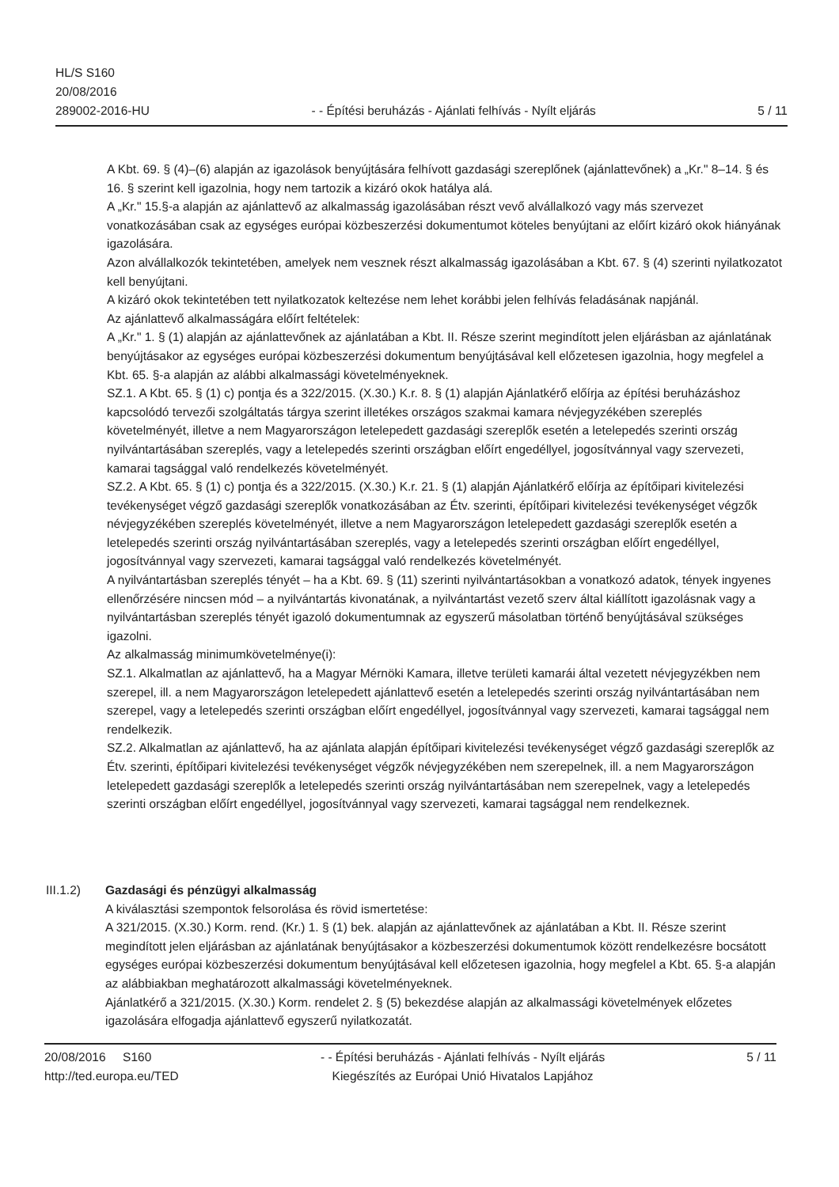HL/S S160
20/08/2016
289002-2016-HU
- - Építési beruházás - Ajánlati felhívás - Nyílt eljárás
5 / 11
A Kbt. 69. § (4)–(6) alapján az igazolások benyújtására felhívott gazdasági szereplőnek (ajánlattevőnek) a „Kr." 8–14. § és 16. § szerint kell igazolnia, hogy nem tartozik a kizáró okok hatálya alá.
A „Kr." 15.§-a alapján az ajánlattevő az alkalmasság igazolásában részt vevő alvállalkozó vagy más szervezet vonatkozásában csak az egységes európai közbeszerzési dokumentumot köteles benyújtani az előírt kizáró okok hiányának igazolására.
Azon alvállalkozók tekintetében, amelyek nem vesznek részt alkalmasság igazolásában a Kbt. 67. § (4) szerinti nyilatkozatot kell benyújtani.
A kizáró okok tekintetében tett nyilatkozatok keltezése nem lehet korábbi jelen felhívás feladásának napjánál.
Az ajánlattevő alkalmasságára előírt feltételek:
A „Kr." 1. § (1) alapján az ajánlattevőnek az ajánlatában a Kbt. II. Része szerint megindított jelen eljárásban az ajánlatának benyújtásakor az egységes európai közbeszerzési dokumentum benyújtásával kell előzetesen igazolnia, hogy megfelel a Kbt. 65. §-a alapján az alábbi alkalmassági követelményeknek.
SZ.1. A Kbt. 65. § (1) c) pontja és a 322/2015. (X.30.) K.r. 8. § (1) alapján Ajánlatkérő előírja az építési beruházáshoz kapcsolódó tervezői szolgáltatás tárgya szerint illetékes országos szakmai kamara névjegyzékében szereplés követelményét, illetve a nem Magyarországon letelepedett gazdasági szereplők esetén a letelepedés szerinti ország nyilvántartásában szereplés, vagy a letelepedés szerinti országban előírt engedéllyel, jogosítvánnyal vagy szervezeti, kamarai tagsággal való rendelkezés követelményét.
SZ.2. A Kbt. 65. § (1) c) pontja és a 322/2015. (X.30.) K.r. 21. § (1) alapján Ajánlatkérő előírja az építőipari kivitelezési tevékenységet végző gazdasági szereplők vonatkozásában az Étv. szerinti, építőipari kivitelezési tevékenységet végzők névjegyzékében szereplés követelményét, illetve a nem Magyarországon letelepedett gazdasági szereplők esetén a letelepedés szerinti ország nyilvántartásában szereplés, vagy a letelepedés szerinti országban előírt engedéllyel, jogosítvánnyal vagy szervezeti, kamarai tagsággal való rendelkezés követelményét.
A nyilvántartásban szereplés tényét – ha a Kbt. 69. § (11) szerinti nyilvántartásokban a vonatkozó adatok, tények ingyenes ellenőrzésére nincsen mód – a nyilvántartás kivonatának, a nyilvántartást vezető szerv által kiállított igazolásnak vagy a nyilvántartásban szereplés tényét igazoló dokumentumnak az egyszerű másolatban történő benyújtásával szükséges igazolni.
Az alkalmasság minimumkövetelménye(i):
SZ.1. Alkalmatlan az ajánlattevő, ha a Magyar Mérnöki Kamara, illetve területi kamarái által vezetett névjegyzékben nem szerepel, ill. a nem Magyarországon letelepedett ajánlattevő esetén a letelepedés szerinti ország nyilvántartásában nem szerepel, vagy a letelepedés szerinti országban előírt engedéllyel, jogosítvánnyal vagy szervezeti, kamarai tagsággal nem rendelkezik.
SZ.2. Alkalmatlan az ajánlattevő, ha az ajánlata alapján építőipari kivitelezési tevékenységet végző gazdasági szereplők az Étv. szerinti, építőipari kivitelezési tevékenységet végzők névjegyzékében nem szerepelnek, ill. a nem Magyarországon letelepedett gazdasági szereplők a letelepedés szerinti ország nyilvántartásában nem szerepelnek, vagy a letelepedés szerinti országban előírt engedéllyel, jogosítvánnyal vagy szervezeti, kamarai tagsággal nem rendelkeznek.
III.1.2) Gazdasági és pénzügyi alkalmasság
A kiválasztási szempontok felsorolása és rövid ismertetése:
A 321/2015. (X.30.) Korm. rend. (Kr.) 1. § (1) bek. alapján az ajánlattevőnek az ajánlatában a Kbt. II. Része szerint megindított jelen eljárásban az ajánlatának benyújtásakor a közbeszerzési dokumentumok között rendelkezésre bocsátott egységes európai közbeszerzési dokumentum benyújtásával kell előzetesen igazolnia, hogy megfelel a Kbt. 65. §-a alapján az alábbiakban meghatározott alkalmassági követelményeknek.
Ajánlatkérő a 321/2015. (X.30.) Korm. rendelet 2. § (5) bekezdése alapján az alkalmassági követelmények előzetes igazolására elfogadja ajánlattevő egyszerű nyilatkozatát.
20/08/2016 S160
http://ted.europa.eu/TED
- - Építési beruházás - Ajánlati felhívás - Nyílt eljárás
Kiegészítés az Európai Unió Hivatalos Lapjához
5 / 11